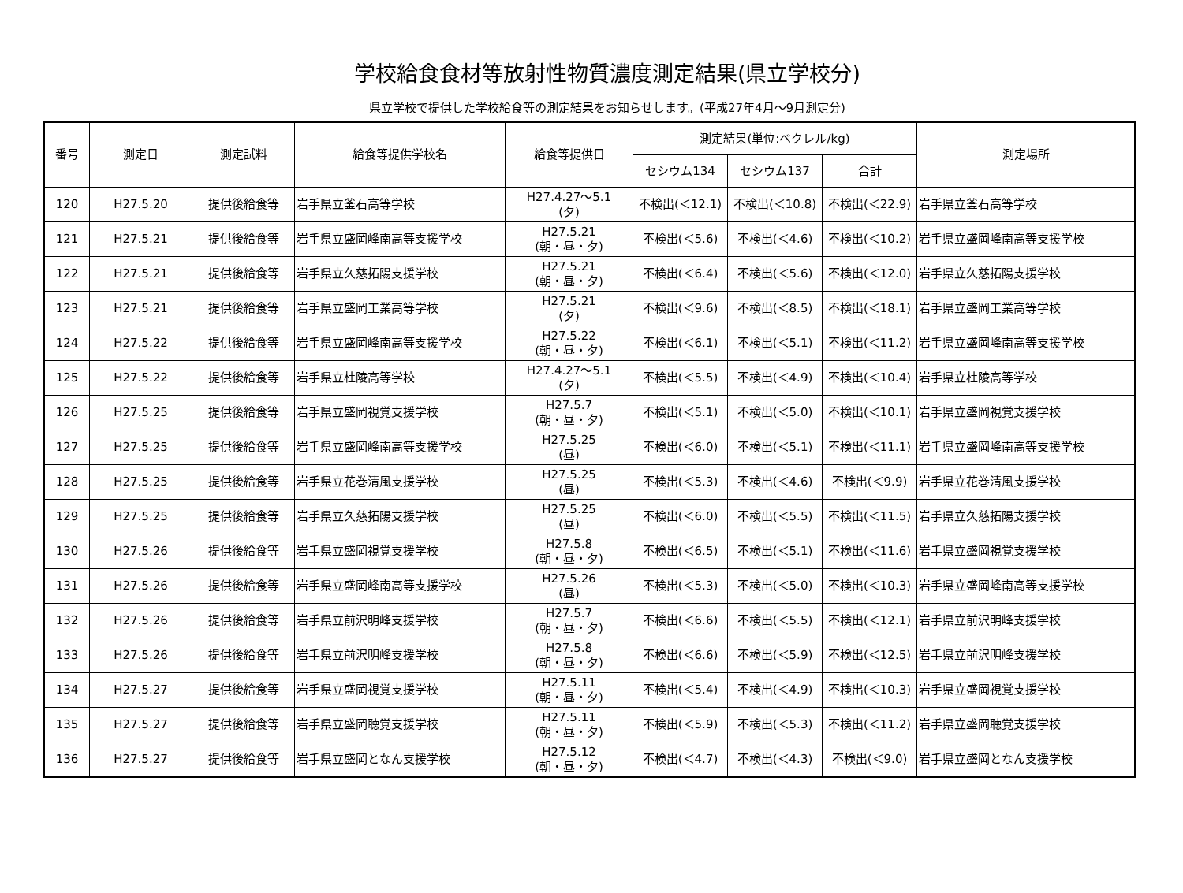学校給食食材等放射性物質濃度測定結果(県立学校分)
県立学校で提供した学校給食等の測定結果をお知らせします。(平成27年4月～9月測定分)
| 番号 | 測定日 | 測定試料 | 給食等提供学校名 | 給食等提供日 | 測定結果(単位:ベクレル/kg) | | | 測定場所 |
| --- | --- | --- | --- | --- | --- | --- | --- | --- |
| | | | | | セシウム134 | セシウム137 | 合計 | |
| 120 | H27.5.20 | 提供後給食等 | 岩手県立釜石高等学校 | H27.4.27～5.1 (夕) | 不検出(＜12.1) | 不検出(＜10.8) | 不検出(＜22.9) | 岩手県立釜石高等学校 |
| 121 | H27.5.21 | 提供後給食等 | 岩手県立盛岡峰南高等支援学校 | H27.5.21 (朝・昼・夕) | 不検出(＜5.6) | 不検出(＜4.6) | 不検出(＜10.2) | 岩手県立盛岡峰南高等支援学校 |
| 122 | H27.5.21 | 提供後給食等 | 岩手県立久慈拓陽支援学校 | H27.5.21 (朝・昼・夕) | 不検出(＜6.4) | 不検出(＜5.6) | 不検出(＜12.0) | 岩手県立久慈拓陽支援学校 |
| 123 | H27.5.21 | 提供後給食等 | 岩手県立盛岡工業高等学校 | H27.5.21 (夕) | 不検出(＜9.6) | 不検出(＜8.5) | 不検出(＜18.1) | 岩手県立盛岡工業高等学校 |
| 124 | H27.5.22 | 提供後給食等 | 岩手県立盛岡峰南高等支援学校 | H27.5.22 (朝・昼・夕) | 不検出(＜6.1) | 不検出(＜5.1) | 不検出(＜11.2) | 岩手県立盛岡峰南高等支援学校 |
| 125 | H27.5.22 | 提供後給食等 | 岩手県立杜陵高等学校 | H27.4.27～5.1 (夕) | 不検出(＜5.5) | 不検出(＜4.9) | 不検出(＜10.4) | 岩手県立杜陵高等学校 |
| 126 | H27.5.25 | 提供後給食等 | 岩手県立盛岡視覚支援学校 | H27.5.7 (朝・昼・夕) | 不検出(＜5.1) | 不検出(＜5.0) | 不検出(＜10.1) | 岩手県立盛岡視覚支援学校 |
| 127 | H27.5.25 | 提供後給食等 | 岩手県立盛岡峰南高等支援学校 | H27.5.25 (昼) | 不検出(＜6.0) | 不検出(＜5.1) | 不検出(＜11.1) | 岩手県立盛岡峰南高等支援学校 |
| 128 | H27.5.25 | 提供後給食等 | 岩手県立花巻清風支援学校 | H27.5.25 (昼) | 不検出(＜5.3) | 不検出(＜4.6) | 不検出(＜9.9) | 岩手県立花巻清風支援学校 |
| 129 | H27.5.25 | 提供後給食等 | 岩手県立久慈拓陽支援学校 | H27.5.25 (昼) | 不検出(＜6.0) | 不検出(＜5.5) | 不検出(＜11.5) | 岩手県立久慈拓陽支援学校 |
| 130 | H27.5.26 | 提供後給食等 | 岩手県立盛岡視覚支援学校 | H27.5.8 (朝・昼・夕) | 不検出(＜6.5) | 不検出(＜5.1) | 不検出(＜11.6) | 岩手県立盛岡視覚支援学校 |
| 131 | H27.5.26 | 提供後給食等 | 岩手県立盛岡峰南高等支援学校 | H27.5.26 (昼) | 不検出(＜5.3) | 不検出(＜5.0) | 不検出(＜10.3) | 岩手県立盛岡峰南高等支援学校 |
| 132 | H27.5.26 | 提供後給食等 | 岩手県立前沢明峰支援学校 | H27.5.7 (朝・昼・夕) | 不検出(＜6.6) | 不検出(＜5.5) | 不検出(＜12.1) | 岩手県立前沢明峰支援学校 |
| 133 | H27.5.26 | 提供後給食等 | 岩手県立前沢明峰支援学校 | H27.5.8 (朝・昼・夕) | 不検出(＜6.6) | 不検出(＜5.9) | 不検出(＜12.5) | 岩手県立前沢明峰支援学校 |
| 134 | H27.5.27 | 提供後給食等 | 岩手県立盛岡視覚支援学校 | H27.5.11 (朝・昼・夕) | 不検出(＜5.4) | 不検出(＜4.9) | 不検出(＜10.3) | 岩手県立盛岡視覚支援学校 |
| 135 | H27.5.27 | 提供後給食等 | 岩手県立盛岡聴覚支援学校 | H27.5.11 (朝・昼・夕) | 不検出(＜5.9) | 不検出(＜5.3) | 不検出(＜11.2) | 岩手県立盛岡聴覚支援学校 |
| 136 | H27.5.27 | 提供後給食等 | 岩手県立盛岡となん支援学校 | H27.5.12 (朝・昼・夕) | 不検出(＜4.7) | 不検出(＜4.3) | 不検出(＜9.0) | 岩手県立盛岡となん支援学校 |